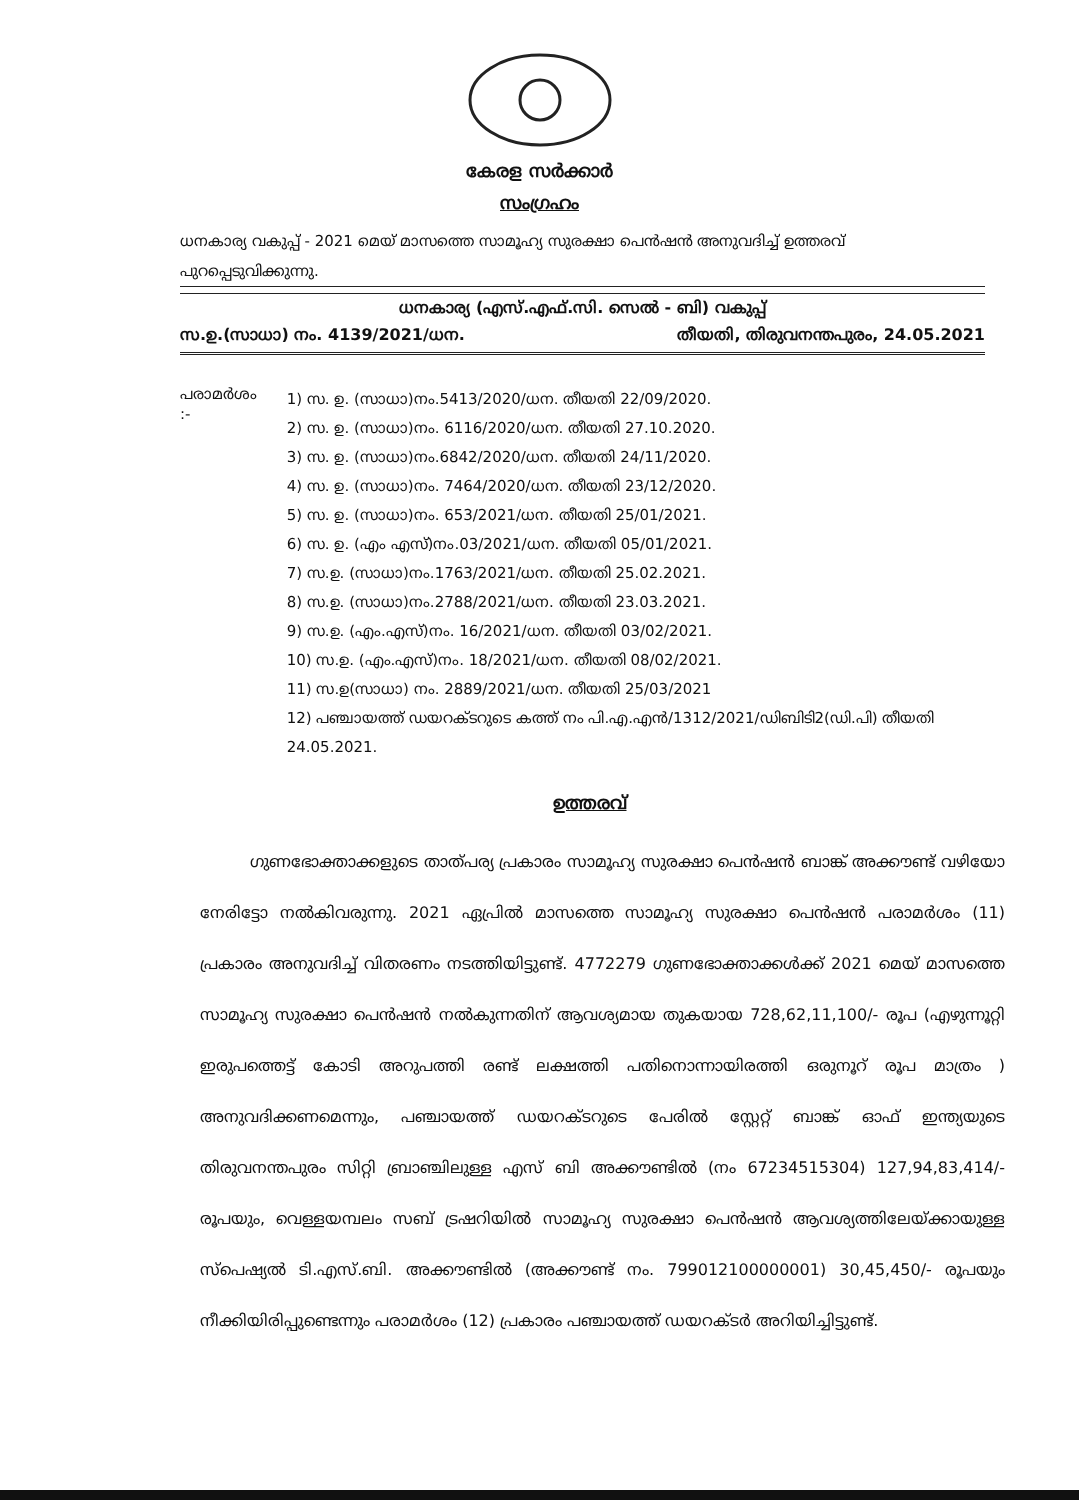കേരള സർക്കാർ
സംഗ്രഹം
ധനകാര്യ വകുപ്പ് - 2021 മെയ് മാസത്തെ സാമൂഹ്യ സുരക്ഷാ പെൻഷൻ അനുവദിച്ച് ഉത്തരവ് പുറപ്പെടുവിക്കുന്നു.
ധനകാര്യ (എസ്.എഫ്.സി. സെൽ - ബി) വകുപ്പ്
സ.ഉ.(സാധാ) നം. 4139/2021/ധന. തീയതി, തിരുവനന്തപുരം, 24.05.2021
പരാമർശം :-
1) സ. ഉ. (സാധാ)നം.5413/2020/ധന. തീയതി 22/09/2020.
2) സ. ഉ. (സാധാ)നം. 6116/2020/ധന. തീയതി 27.10.2020.
3) സ. ഉ. (സാധാ)നം.6842/2020/ധന. തീയതി 24/11/2020.
4) സ. ഉ. (സാധാ)നം. 7464/2020/ധന. തീയതി 23/12/2020.
5) സ. ഉ. (സാധാ)നം. 653/2021/ധന. തീയതി 25/01/2021.
6) സ. ഉ. (എം എസ്)നം.03/2021/ധന. തീയതി 05/01/2021.
7) സ.ഉ. (സാധാ)നം.1763/2021/ധന. തീയതി 25.02.2021.
8) സ.ഉ. (സാധാ)നം.2788/2021/ധന. തീയതി 23.03.2021.
9) സ.ഉ. (എം.എസ്)നം. 16/2021/ധന. തീയതി 03/02/2021.
10) സ.ഉ. (എം.എസ്)നം. 18/2021/ധന. തീയതി 08/02/2021.
11) സ.ഉ(സാധാ) നം. 2889/2021/ധന. തീയതി 25/03/2021
12) പഞ്ചായത്ത് ഡയറക്ടറുടെ കത്ത് നം പി.എ.എൻ/1312/2021/ഡിബിടി2(ഡി.പി) തീയതി 24.05.2021.
ഉത്തരവ്
ഗുണഭോക്താക്കളുടെ താത്പര്യ പ്രകാരം സാമൂഹ്യ സുരക്ഷാ പെൻഷൻ ബാങ്ക് അക്കൗണ്ട് വഴിയോ നേരിട്ടോ നൽകിവരുന്നു. 2021 ഏപ്രിൽ മാസത്തെ സാമൂഹ്യ സുരക്ഷാ പെൻഷൻ പരാമർശം (11) പ്രകാരം അനുവദിച്ച് വിതരണം നടത്തിയിട്ടുണ്ട്. 4772279 ഗുണഭോക്താക്കൾക്ക് 2021 മെയ് മാസത്തെ സാമൂഹ്യ സുരക്ഷാ പെൻഷൻ നൽകുന്നതിന് ആവശ്യമായ തുകയായ 728,62,11,100/- രൂപ (എഴുന്നൂറ്റി ഇരുപത്തെട്ട് കോടി അറുപത്തി രണ്ട് ലക്ഷത്തി പതിനൊന്നായിരത്തി ഒരുനൂറ് രൂപ മാത്രം ) അനുവദിക്കണമെന്നും, പഞ്ചായത്ത് ഡയറക്ടറുടെ പേരിൽ സ്റ്റേറ്റ് ബാങ്ക് ഓഫ് ഇന്ത്യയുടെ തിരുവനന്തപുരം സിറ്റി ബ്രാഞ്ചിലുള്ള എസ് ബി അക്കൗണ്ടിൽ (നം 67234515304) 127,94,83,414/- രൂപയും, വെള്ളയമ്പലം സബ് ട്രഷറിയിൽ സാമൂഹ്യ സുരക്ഷാ പെൻഷൻ ആവശ്യത്തിലേയ്ക്കായുള്ള സ്പെഷ്യൽ ടി.എസ്.ബി. അക്കൗണ്ടിൽ (അക്കൗണ്ട് നം. 799012100000001) 30,45,450/- രൂപയും നീക്കിയിരിപ്പുണ്ടെന്നും പരാമർശം (12) പ്രകാരം പഞ്ചായത്ത് ഡയറക്ടർ അറിയിച്ചിട്ടുണ്ട്.